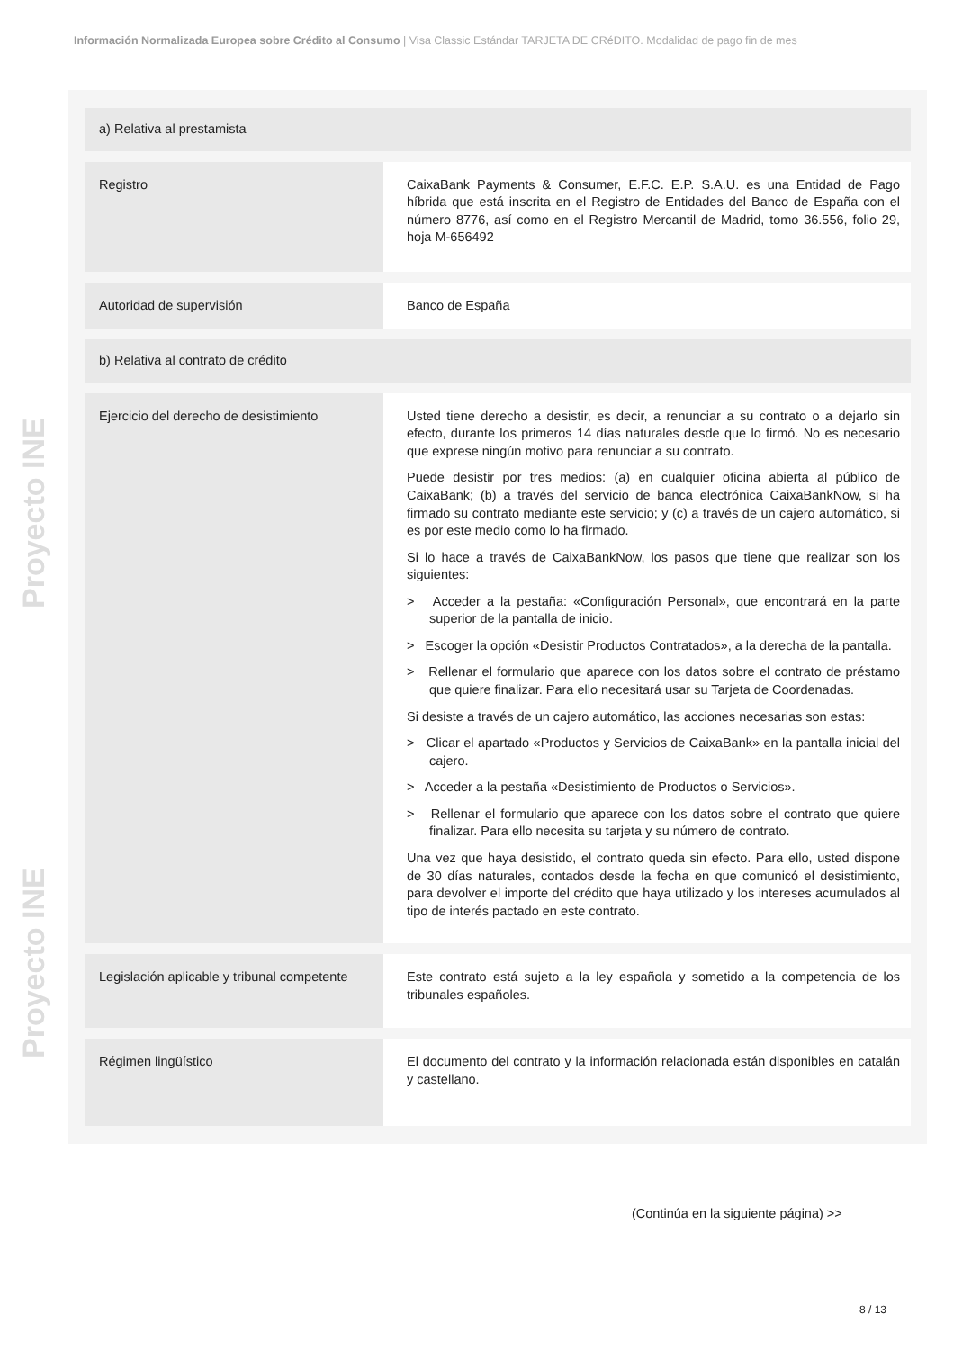Información Normalizada Europea sobre Crédito al Consumo | Visa Classic Estándar TARJETA DE CRéDITO. Modalidad de pago fin de mes
Proyecto INE Proyecto INE
| a) Relativa al prestamista | |
| Registro | CaixaBank Payments & Consumer, E.F.C. E.P. S.A.U. es una Entidad de Pago híbrida que está inscrita en el Registro de Entidades del Banco de España con el número 8776, así como en el Registro Mercantil de Madrid, tomo 36.556, folio 29, hoja M-656492 |
| Autoridad de supervisión | Banco de España |
| b) Relativa al contrato de crédito | |
| Ejercicio del derecho de desistimiento | Usted tiene derecho a desistir, es decir, a renunciar a su contrato o a dejarlo sin efecto, durante los primeros 14 días naturales desde que lo firmó. No es necesario que exprese ningún motivo para renunciar a su contrato. Puede desistir por tres medios: (a) en cualquier oficina abierta al público de CaixaBank; (b) a través del servicio de banca electrónica CaixaBankNow, si ha firmado su contrato mediante este servicio; y (c) a través de un cajero automático, si es por este medio como lo ha firmado. Si lo hace a través de CaixaBankNow, los pasos que tiene que realizar son los siguientes: > Acceder a la pestaña: «Configuración Personal», que encontrará en la parte superior de la pantalla de inicio. > Escoger la opción «Desistir Productos Contratados», a la derecha de la pantalla. > Rellenar el formulario que aparece con los datos sobre el contrato de préstamo que quiere finalizar. Para ello necesitará usar su Tarjeta de Coordenadas. Si desiste a través de un cajero automático, las acciones necesarias son estas: > Clicar el apartado «Productos y Servicios de CaixaBank» en la pantalla inicial del cajero. > Acceder a la pestaña «Desistimiento de Productos o Servicios». > Rellenar el formulario que aparece con los datos sobre el contrato que quiere finalizar. Para ello necesita su tarjeta y su número de contrato. Una vez que haya desistido, el contrato queda sin efecto. Para ello, usted dispone de 30 días naturales, contados desde la fecha en que comunicó el desistimiento, para devolver el importe del crédito que haya utilizado y los intereses acumulados al tipo de interés pactado en este contrato. |
| Legislación aplicable y tribunal competente | Este contrato está sujeto a la ley española y sometido a la competencia de los tribunales españoles. |
| Régimen lingüístico | El documento del contrato y la información relacionada están disponibles en catalán y castellano. |
(Continúa en la siguiente página) >>
8 / 13